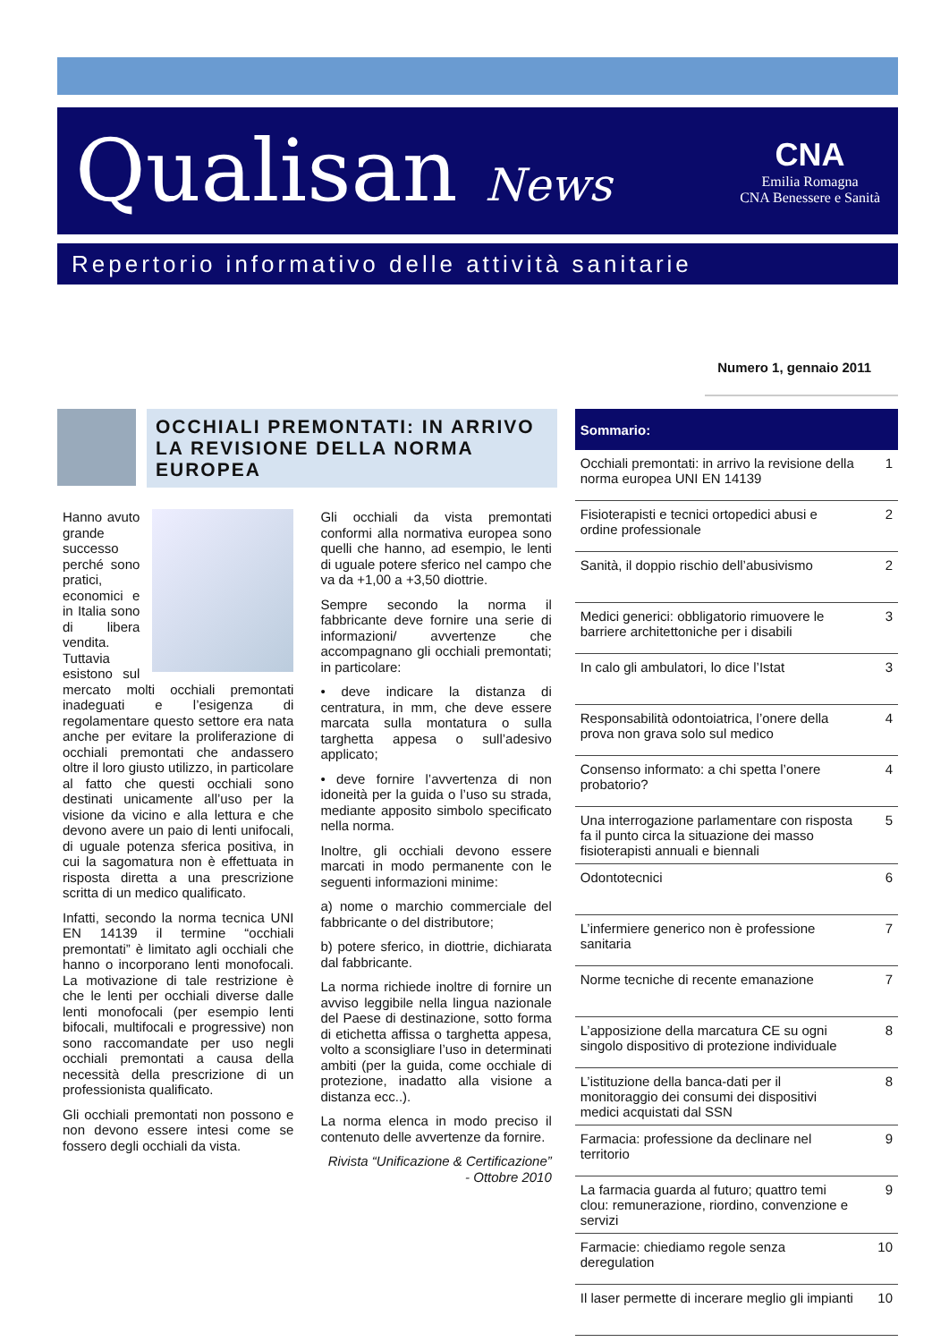Qualisan News
CNA
Emilia Romagna
CNA Benessere e Sanità
Repertorio informativo delle attività sanitarie
Numero 1, gennaio 2011
OCCHIALI PREMONTATI: IN ARRIVO LA REVISIONE DELLA NORMA EUROPEA
Hanno avuto grande successo perché sono pratici, economici e in Italia sono di libera vendita. Tuttavia esistono sul mercato molti occhiali premontati inadeguati e l’esigenza di regolamentare questo settore era nata anche per evitare la proliferazione di occhiali premontati che andassero oltre il loro giusto utilizzo, in particolare al fatto che questi occhiali sono destinati unicamente all’uso per la visione da vicino e alla lettura e che devono avere un paio di lenti unifocali, di uguale potenza sferica positiva, in cui la sagomatura non è effettuata in risposta diretta a una prescrizione scritta di un medico qualificato.
Infatti, secondo la norma tecnica UNI EN 14139 il termine “occhiali premontati” è limitato agli occhiali che hanno o incorporano lenti monofocali. La motivazione di tale restrizione è che le lenti per occhiali diverse dalle lenti monofocali (per esempio lenti bifocali, multifocali e progressive) non sono raccomandate per uso negli occhiali premontati a causa della necessità della prescrizione di un professionista qualificato.
Gli occhiali premontati non possono e non devono essere intesi come se fossero degli occhiali da vista.
Gli occhiali da vista premontati conformi alla normativa europea sono quelli che hanno, ad esempio, le lenti di uguale potere sferico nel campo che va da +1,00 a +3,50 diottrie.
Sempre secondo la norma il fabbricante deve fornire una serie di informazioni/ avvertenze che accompagnano gli occhiali premontati; in particolare:
• deve indicare la distanza di centratura, in mm, che deve essere marcata sulla montatura o sulla targhetta appesa o sull’adesivo applicato;
• deve fornire l’avvertenza di non idoneità per la guida o l’uso su strada, mediante apposito simbolo specificato nella norma.
Inoltre, gli occhiali devono essere marcati in modo permanente con le seguenti informazioni minime:
a) nome o marchio commerciale del fabbricante o del distributore;
b) potere sferico, in diottrie, dichiarata dal fabbricante.
La norma richiede inoltre di fornire un avviso leggibile nella lingua nazionale del Paese di destinazione, sotto forma di etichetta affissa o targhetta appesa, volto a sconsigliare l’uso in determinati ambiti (per la guida, come occhiale di protezione, inadatto alla visione a distanza ecc..).
La norma elenca in modo preciso il contenuto delle avvertenze da fornire.
Rivista “Unificazione & Certificazione” - Ottobre 2010
| Sommario: | |
| --- | --- |
| Occhiali premontati: in arrivo la revisione della norma europea UNI EN 14139 | 1 |
| Fisioterapisti e tecnici ortopedici abusi e ordine professionale | 2 |
| Sanità, il doppio rischio dell’abusivismo | 2 |
| Medici generici: obbligatorio rimuovere le barriere architettoniche per i disabili | 3 |
| In calo gli ambulatori, lo dice l’Istat | 3 |
| Responsabilità odontoiatrica, l’onere della prova non grava solo sul medico | 4 |
| Consenso informato: a chi spetta l’onere probatorio? | 4 |
| Una interrogazione parlamentare con risposta fa il punto circa la situazione dei masso fisioterapisti annuali e biennali | 5 |
| Odontotecnici | 6 |
| L’infermiere generico non è professione sanitaria | 7 |
| Norme tecniche di recente emanazione | 7 |
| L’apposizione della marcatura CE su ogni singolo dispositivo di protezione individuale | 8 |
| L’istituzione della banca-dati per il monitoraggio dei consumi dei dispositivi medici acquistati dal SSN | 8 |
| Farmacia: professione da declinare nel territorio | 9 |
| La farmacia guarda al futuro; quattro temi clou: remunerazione, riordino, convenzione e servizi | 9 |
| Farmacie: chiediamo regole senza deregulation | 10 |
| Il laser permette di incerare meglio gli impianti | 10 |